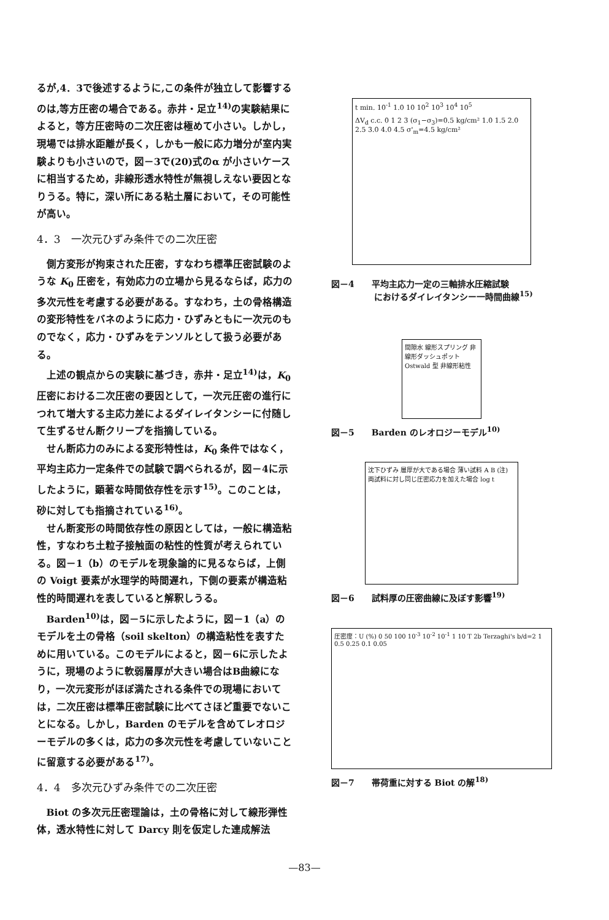るが,4．3で後述するように,この条件が独立して影響するのは,等方圧密の場合である。赤井・足立<sup>14)</sup>の実験結果によると，等方圧密時の二次圧密は極めて小さい。しかし，現場では排水距離が長く，しかも一般に応力増分が室内実験よりも小さいので，図－3で(20)式のα が小さいケースに相当するため，非線形透水特性が無視しえない要因となりうる。特に，深い所にある粘土層において，その可能性が高い。
4．3　一次元ひずみ条件での二次圧密
側方変形が拘束された圧密，すなわち標準圧密試験のような K<sub>0</sub> 圧密を，有効応力の立場から見るならば，応力の多次元性を考慮する必要がある。すなわち，土の骨格構造の変形特性をバネのように応力・ひずみともに一次元のものでなく，応力・ひずみをテンソルとして扱う必要がある。
上述の観点からの実験に基づき，赤井・足立<sup>14)</sup>は，K<sub>0</sub> 圧密における二次圧密の要因として，一次元圧密の進行につれて増大する主応力差によるダイレイタンシーに付随して生ずるせん断クリープを指摘している。
せん断応力のみによる変形特性は，K<sub>0</sub> 条件ではなく，平均主応力一定条件での試験で調べられるが，図－4に示したように，顕著な時間依存性を示す<sup>15)</sup>。このことは，砂に対しても指摘されている<sup>16)</sup>。
せん断変形の時間依存性の原因としては，一般に構造粘性，すなわち土粒子接触面の粘性的性質が考えられている。図－1（b）のモデルを現象論的に見るならば，上側の Voigt 要素が水理学的時間遅れ，下側の要素が構造粘性的時間遅れを表していると解釈しうる。
Barden<sup>10)</sup>は，図－5に示したように，図－1（a）のモデルを土の骨格（soil skelton）の構造粘性を表すために用いている。このモデルによると，図－6に示したように，現場のように軟弱層厚が大きい場合はB曲線になり，一次元変形がほぼ満たされる条件での現場においては，二次圧密は標準圧密試験に比べてさほど重要でないことになる。しかし，Barden のモデルを含めてレオロジーモデルの多くは，応力の多次元性を考慮していないことに留意する必要がある<sup>17)</sup>。
4．4　多次元ひずみ条件での二次圧密
Biot の多次元圧密理論は，土の骨格に対して線形弾性体，透水特性に対して Darcy 則を仮定した連成解法
t min. 10<sup>-1</sup> 1.0 10 10<sup>2</sup> 10<sup>3</sup> 10<sup>4</sup> 10<sup>5</sup>
ΔV<sub>d</sub> c.c. 0 1 2 3 (σ<sub>1</sub>−σ<sub>3</sub>)=0.5 kg/cm² 1.0 1.5 2.0 2.5 3.0 4.0 4.5 σ'<sub>m</sub>=4.5 kg/cm²
図－4　　平均主応力一定の三軸排水圧縮試験
　　　　　におけるダイレイタンシー一時間曲線<sup>15)</sup>
間隙水 線形スプリング 非線形ダッシュポット Ostwald 型 非線形粘性
図－5　　Barden のレオロジーモデル<sup>10)</sup>
沈下ひずみ 層厚が大である場合 薄い試料 A B (注) 両試料に対し同じ圧密応力を加えた場合 log t
図－6　　試料厚の圧密曲線に及ぼす影響<sup>19)</sup>
圧密度：U (%) 0 50 100 10<sup>-3</sup> 10<sup>-2</sup> 10<sup>-1</sup> 1 10 T 2b Terzaghi's b/d=2 1 0.5 0.25 0.1 0.05
図－7　　帯荷重に対する Biot の解<sup>18)</sup>
—83—